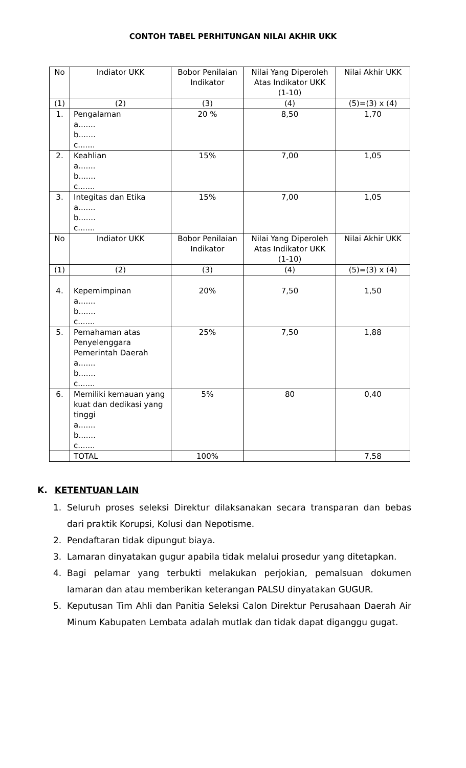CONTOH TABEL PERHITUNGAN NILAI AKHIR UKK
| No | Indiator UKK | Bobor Penilaian Indikator | Nilai Yang Diperoleh Atas Indikator UKK (1-10) | Nilai Akhir UKK |
| --- | --- | --- | --- | --- |
| (1) | (2) | (3) | (4) | (5)=(3) x (4) |
| 1. | Pengalaman a....... b....... c....... | 20 % | 8,50 | 1,70 |
| 2. | Keahlian a....... b....... c....... | 15% | 7,00 | 1,05 |
| 3. | Integitas dan Etika a....... b....... c....... | 15% | 7,00 | 1,05 |
| No | Indiator UKK | Bobor Penilaian Indikator | Nilai Yang Diperoleh Atas Indikator UKK (1-10) | Nilai Akhir UKK |
| (1) | (2) | (3) | (4) | (5)=(3) x (4) |
| 4. | Kepemimpinan a....... b....... c....... | 20% | 7,50 | 1,50 |
| 5. | Pemahaman atas Penyelenggara Pemerintah Daerah a....... b....... c....... | 25% | 7,50 | 1,88 |
| 6. | Memiliki kemauan yang kuat dan dedikasi yang tinggi a....... b....... c....... | 5% | 80 | 0,40 |
| | TOTAL | 100% | | 7,58 |
K. KETENTUAN LAIN
1. Seluruh proses seleksi Direktur dilaksanakan secara transparan dan bebas dari praktik Korupsi, Kolusi dan Nepotisme.
2. Pendaftaran tidak dipungut biaya.
3. Lamaran dinyatakan gugur apabila tidak melalui prosedur yang ditetapkan.
4. Bagi pelamar yang terbukti melakukan perjokian, pemalsuan dokumen lamaran dan atau memberikan keterangan PALSU dinyatakan GUGUR.
5. Keputusan Tim Ahli dan Panitia Seleksi Calon Direktur Perusahaan Daerah Air Minum Kabupaten Lembata adalah mutlak dan tidak dapat diganggu gugat.